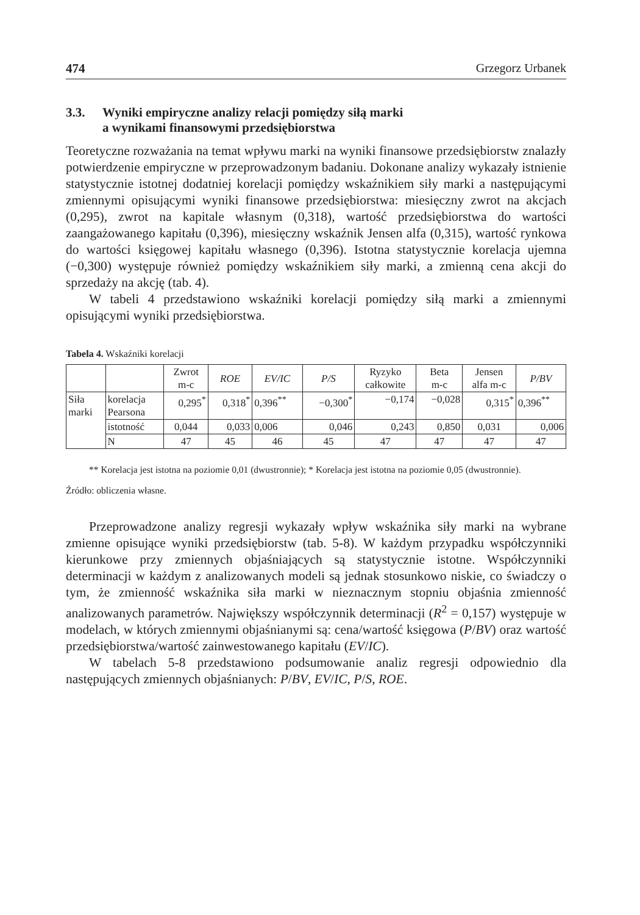474 Grzegorz Urbanek
3.3. Wyniki empiryczne analizy relacji pomiędzy siłą marki
a wynikami finansowymi przedsiębiorstwa
Teoretyczne rozważania na temat wpływu marki na wyniki finansowe przedsiębiorstw znalazły potwierdzenie empiryczne w przeprowadzonym badaniu. Dokonane analizy wykazały istnienie statystycznie istotnej dodatniej korelacji pomiędzy wskaźnikiem siły marki a następującymi zmiennymi opisującymi wyniki finansowe przedsiębiorstwa: miesięczny zwrot na akcjach (0,295), zwrot na kapitale własnym (0,318), wartość przedsiębiorstwa do wartości zaangażowanego kapitału (0,396), miesięczny wskaźnik Jensen alfa (0,315), wartość rynkowa do wartości księgowej kapitału własnego (0,396). Istotna statystycznie korelacja ujemna (−0,300) występuje również pomiędzy wskaźnikiem siły marki, a zmienną cena akcji do sprzedaży na akcję (tab. 4).
W tabeli 4 przedstawiono wskaźniki korelacji pomiędzy siłą marki a zmiennymi opisującymi wyniki przedsiębiorstwa.
Tabela 4. Wskaźniki korelacji
| | | Zwrot m-c | ROE | EV/IC | P/S | Ryzyko całkowite | Beta m-c | Jensen alfa m-c | P/BV |
| Siła marki | korelacja Pearsona | 0,295<sup>*</sup> | 0,318<sup>*</sup> | 0,396<sup>**</sup> | −0,300<sup>*</sup> | −0,174 | −0,028 | 0,315<sup>*</sup> | 0,396<sup>**</sup> |
| | istotność | 0,044 | 0,033 | 0,006 | 0,046 | 0,243 | 0,850 | 0,031 | 0,006 |
| | N | 47 | 45 | 46 | 45 | 47 | 47 | 47 | 47 |
** Korelacja jest istotna na poziomie 0,01 (dwustronnie); * Korelacja jest istotna na poziomie 0,05 (dwustronnie).
Źródło: obliczenia własne.
Przeprowadzone analizy regresji wykazały wpływ wskaźnika siły marki na wybrane zmienne opisujące wyniki przedsiębiorstw (tab. 5-8). W każdym przypadku współczynniki kierunkowe przy zmiennych objaśniających są statystycznie istotne. Współczynniki determinacji w każdym z analizowanych modeli są jednak stosunkowo niskie, co świadczy o tym, że zmienność wskaźnika siła marki w nieznacznym stopniu objaśnia zmienność analizowanych parametrów. Największy współczynnik determinacji (R<sup>2</sup> = 0,157) występuje w modelach, w których zmiennymi objaśnianymi są: cena/wartość księgowa (P/BV) oraz wartość przedsiębiorstwa/wartość zainwestowanego kapitału (EV/IC).
W tabelach 5-8 przedstawiono podsumowanie analiz regresji odpowiednio dla następujących zmiennych objaśnianych: P/BV, EV/IC, P/S, ROE.